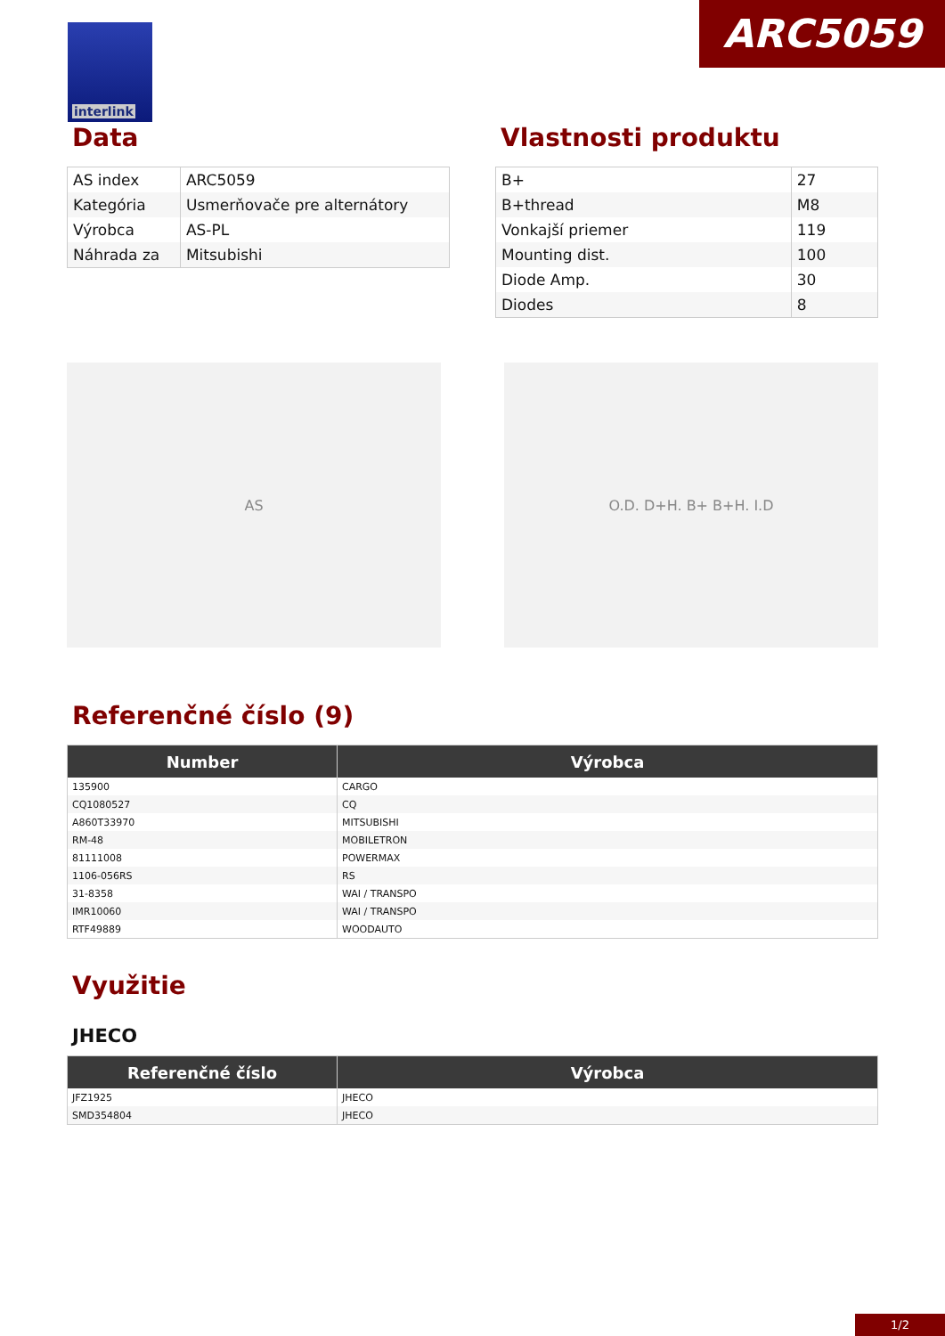interlink ARC5059
Data
| AS index | ARC5059 |
| Kategória | Usmerňovače pre alternátory |
| Výrobca | AS-PL |
| Náhrada za | Mitsubishi |
Vlastnosti produktu
| B+ | 27 |
| B+thread | M8 |
| Vonkajší priemer | 119 |
| Mounting dist. | 100 |
| Diode Amp. | 30 |
| Diodes | 8 |
AS O.D. D+H. B+ B+H. I.D
Referenčné číslo (9)
| Number | Výrobca |
| --- | --- |
| 135900 | CARGO |
| CQ1080527 | CQ |
| A860T33970 | MITSUBISHI |
| RM-48 | MOBILETRON |
| 81111008 | POWERMAX |
| 1106-056RS | RS |
| 31-8358 | WAI / TRANSPO |
| IMR10060 | WAI / TRANSPO |
| RTF49889 | WOODAUTO |
Využitie
JHECO
| Referenčné číslo | Výrobca |
| --- | --- |
| JFZ1925 | JHECO |
| SMD354804 | JHECO |
1/2